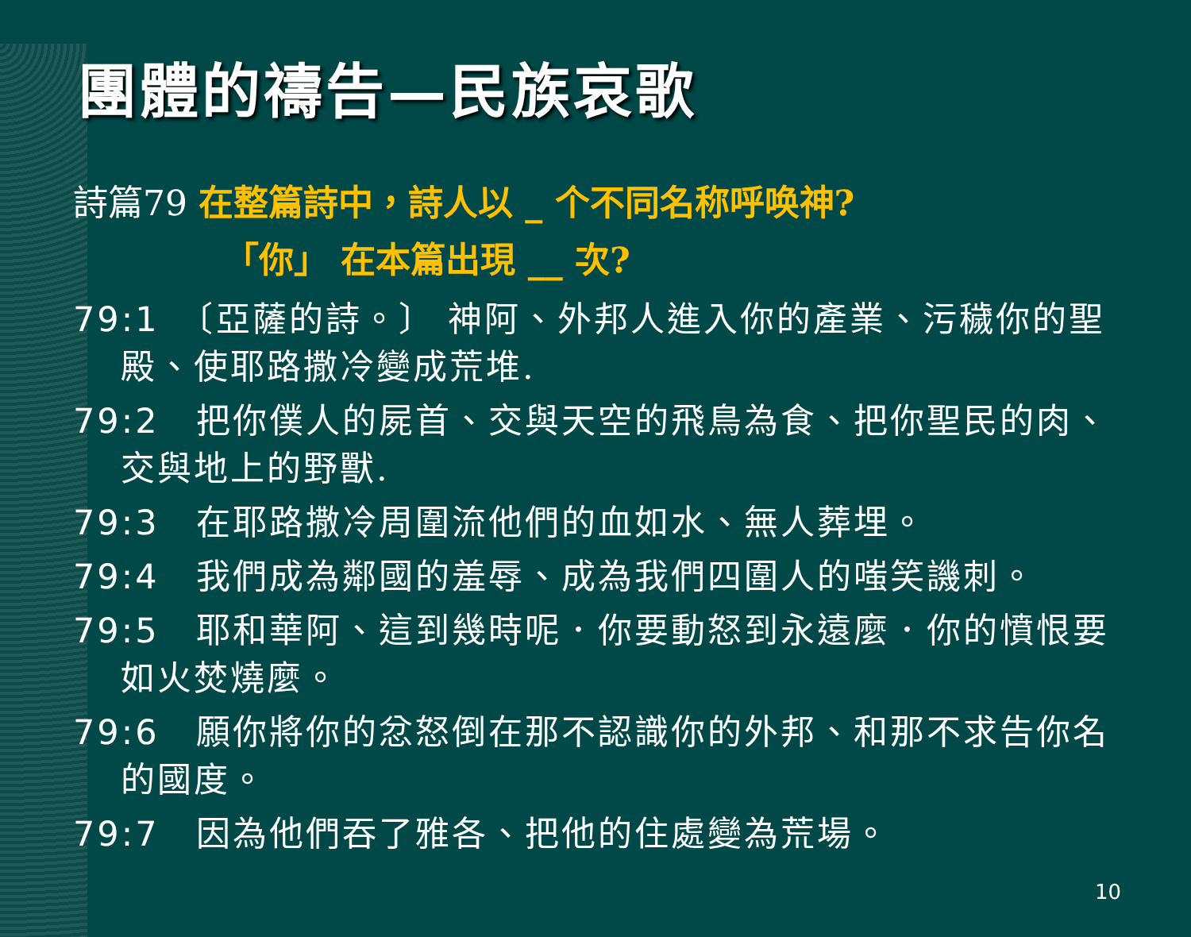團體的禱告—民族哀歌
詩篇79 在整篇詩中，詩人以 _ 个不同名称呼唤神?
「你」 在本篇出現 __ 次?
79:1　〔亞薩的詩。〕 神阿、外邦人進入你的產業、污穢你的聖殿、使耶路撒冷變成荒堆.
79:2　把你僕人的屍首、交與天空的飛鳥為食、把你聖民的肉、交與地上的野獸.
79:3　在耶路撒冷周圍流他們的血如水、無人葬埋。
79:4　我們成為鄰國的羞辱、成為我們四圍人的嗤笑譏刺。
79:5　耶和華阿、這到幾時呢．你要動怒到永遠麼．你的憤恨要如火焚燒麼。
79:6　願你將你的忿怒倒在那不認識你的外邦、和那不求告你名的國度。
79:7　因為他們吞了雅各、把他的住處變為荒場。
10